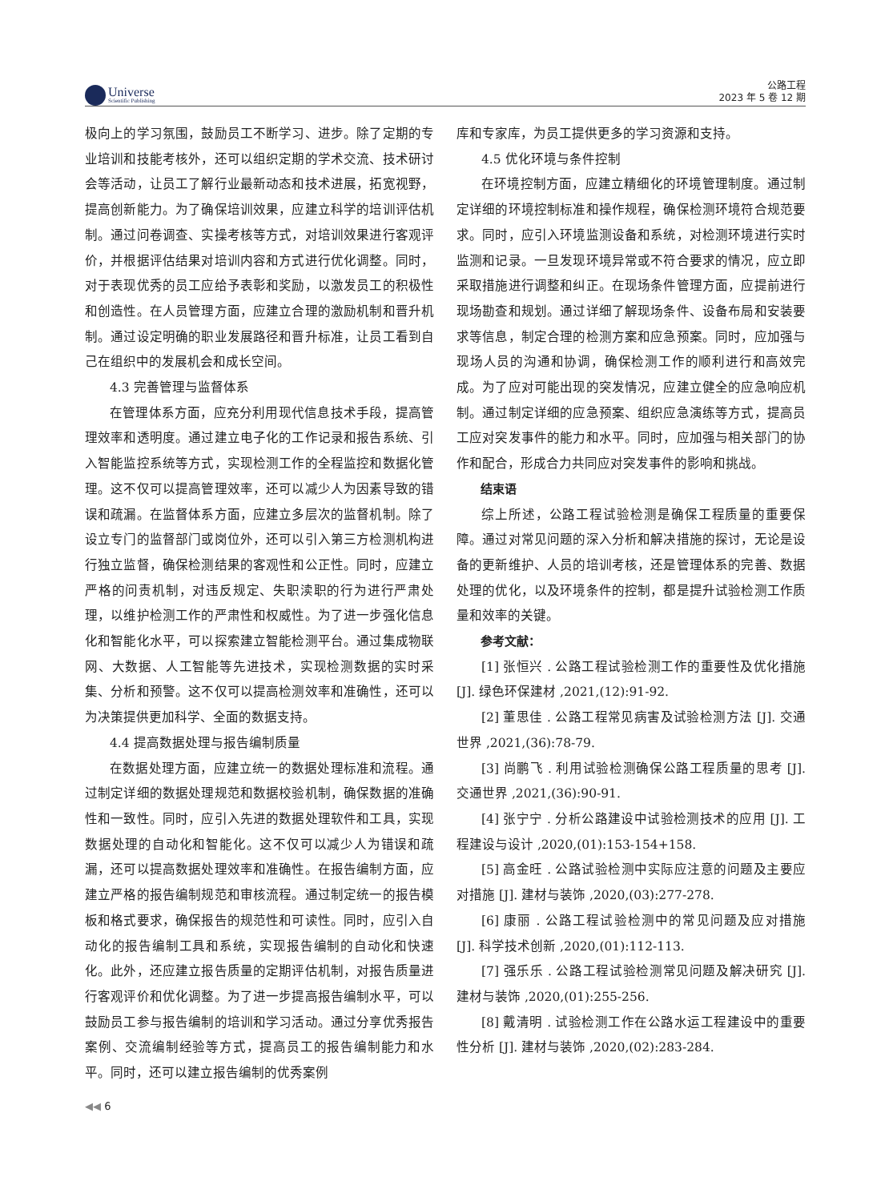Universe
Scientific Publishing
公路工程
2023 年 5 卷 12 期
极向上的学习氛围，鼓励员工不断学习、进步。除了定期的专业培训和技能考核外，还可以组织定期的学术交流、技术研讨会等活动，让员工了解行业最新动态和技术进展，拓宽视野，提高创新能力。为了确保培训效果，应建立科学的培训评估机制。通过问卷调查、实操考核等方式，对培训效果进行客观评价，并根据评估结果对培训内容和方式进行优化调整。同时，对于表现优秀的员工应给予表彰和奖励，以激发员工的积极性和创造性。在人员管理方面，应建立合理的激励机制和晋升机制。通过设定明确的职业发展路径和晋升标准，让员工看到自己在组织中的发展机会和成长空间。
4.3 完善管理与监督体系
在管理体系方面，应充分利用现代信息技术手段，提高管理效率和透明度。通过建立电子化的工作记录和报告系统、引入智能监控系统等方式，实现检测工作的全程监控和数据化管理。这不仅可以提高管理效率，还可以减少人为因素导致的错误和疏漏。在监督体系方面，应建立多层次的监督机制。除了设立专门的监督部门或岗位外，还可以引入第三方检测机构进行独立监督，确保检测结果的客观性和公正性。同时，应建立严格的问责机制，对违反规定、失职渎职的行为进行严肃处理，以维护检测工作的严肃性和权威性。为了进一步强化信息化和智能化水平，可以探索建立智能检测平台。通过集成物联网、大数据、人工智能等先进技术，实现检测数据的实时采集、分析和预警。这不仅可以提高检测效率和准确性，还可以为决策提供更加科学、全面的数据支持。
4.4 提高数据处理与报告编制质量
在数据处理方面，应建立统一的数据处理标准和流程。通过制定详细的数据处理规范和数据校验机制，确保数据的准确性和一致性。同时，应引入先进的数据处理软件和工具，实现数据处理的自动化和智能化。这不仅可以减少人为错误和疏漏，还可以提高数据处理效率和准确性。在报告编制方面，应建立严格的报告编制规范和审核流程。通过制定统一的报告模板和格式要求，确保报告的规范性和可读性。同时，应引入自动化的报告编制工具和系统，实现报告编制的自动化和快速化。此外，还应建立报告质量的定期评估机制，对报告质量进行客观评价和优化调整。为了进一步提高报告编制水平，可以鼓励员工参与报告编制的培训和学习活动。通过分享优秀报告案例、交流编制经验等方式，提高员工的报告编制能力和水平。同时，还可以建立报告编制的优秀案例
库和专家库，为员工提供更多的学习资源和支持。
4.5 优化环境与条件控制
在环境控制方面，应建立精细化的环境管理制度。通过制定详细的环境控制标准和操作规程，确保检测环境符合规范要求。同时，应引入环境监测设备和系统，对检测环境进行实时监测和记录。一旦发现环境异常或不符合要求的情况，应立即采取措施进行调整和纠正。在现场条件管理方面，应提前进行现场勘查和规划。通过详细了解现场条件、设备布局和安装要求等信息，制定合理的检测方案和应急预案。同时，应加强与现场人员的沟通和协调，确保检测工作的顺利进行和高效完成。为了应对可能出现的突发情况，应建立健全的应急响应机制。通过制定详细的应急预案、组织应急演练等方式，提高员工应对突发事件的能力和水平。同时，应加强与相关部门的协作和配合，形成合力共同应对突发事件的影响和挑战。
结束语
综上所述，公路工程试验检测是确保工程质量的重要保障。通过对常见问题的深入分析和解决措施的探讨，无论是设备的更新维护、人员的培训考核，还是管理体系的完善、数据处理的优化，以及环境条件的控制，都是提升试验检测工作质量和效率的关键。
参考文献：
[1] 张恒兴 . 公路工程试验检测工作的重要性及优化措施 [J]. 绿色环保建材 ,2021,(12):91-92.
[2] 董思佳 . 公路工程常见病害及试验检测方法 [J]. 交通世界 ,2021,(36):78-79.
[3] 尚鹏飞 . 利用试验检测确保公路工程质量的思考 [J]. 交通世界 ,2021,(36):90-91.
[4] 张宁宁 . 分析公路建设中试验检测技术的应用 [J]. 工程建设与设计 ,2020,(01):153-154+158.
[5] 高金旺 . 公路试验检测中实际应注意的问题及主要应对措施 [J]. 建材与装饰 ,2020,(03):277-278.
[6] 康丽 . 公路工程试验检测中的常见问题及应对措施 [J]. 科学技术创新 ,2020,(01):112-113.
[7] 强乐乐 . 公路工程试验检测常见问题及解决研究 [J]. 建材与装饰 ,2020,(01):255-256.
[8] 戴清明 . 试验检测工作在公路水运工程建设中的重要性分析 [J]. 建材与装饰 ,2020,(02):283-284.
◀◀ 6